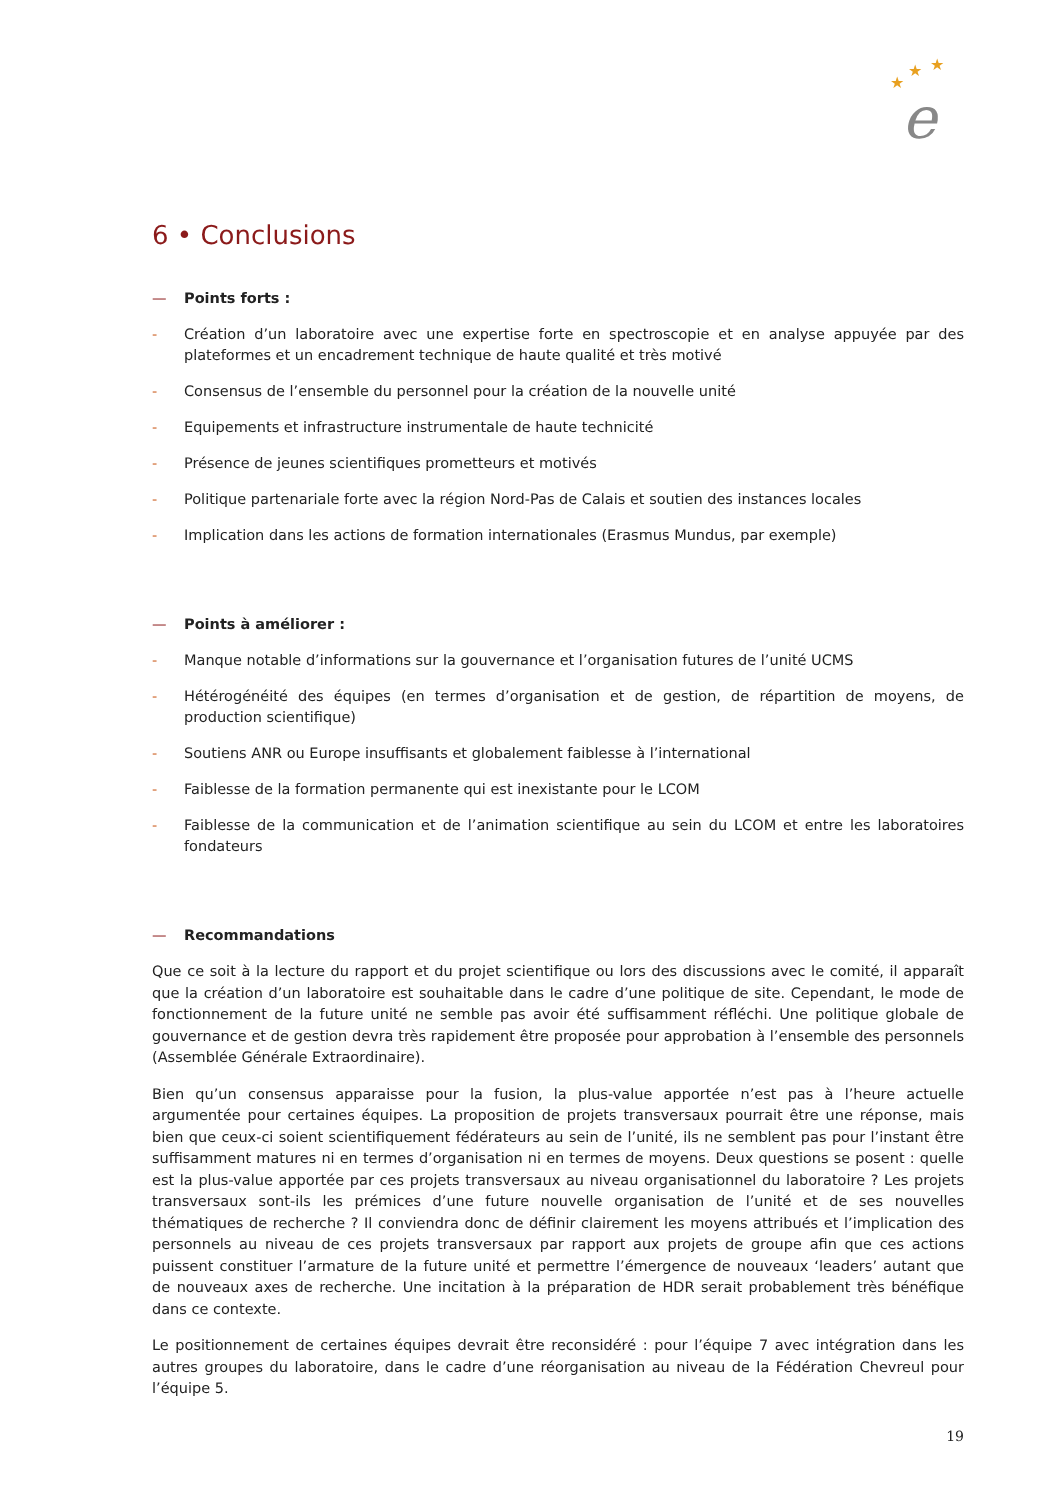★
★
★
e
6 • Conclusions
— Points forts :
- Création d’un laboratoire avec une expertise forte en spectroscopie et en analyse appuyée par des plateformes et un encadrement technique de haute qualité et très motivé
- Consensus de l’ensemble du personnel pour la création de la nouvelle unité
- Equipements et infrastructure instrumentale de haute technicité
- Présence de jeunes scientifiques prometteurs et motivés
- Politique partenariale forte avec la région Nord-Pas de Calais et soutien des instances locales
- Implication dans les actions de formation internationales (Erasmus Mundus, par exemple)
— Points à améliorer :
- Manque notable d’informations sur la gouvernance et l’organisation futures de l’unité UCMS
- Hétérogénéité des équipes (en termes d’organisation et de gestion, de répartition de moyens, de production scientifique)
- Soutiens ANR ou Europe insuffisants et globalement faiblesse à l’international
- Faiblesse de la formation permanente qui est inexistante pour le LCOM
- Faiblesse de la communication et de l’animation scientifique au sein du LCOM et entre les laboratoires fondateurs
— Recommandations
Que ce soit à la lecture du rapport et du projet scientifique ou lors des discussions avec le comité, il apparaît que la création d’un laboratoire est souhaitable dans le cadre d’une politique de site. Cependant, le mode de fonctionnement de la future unité ne semble pas avoir été suffisamment réfléchi. Une politique globale de gouvernance et de gestion devra très rapidement être proposée pour approbation à l’ensemble des personnels (Assemblée Générale Extraordinaire).
Bien qu’un consensus apparaisse pour la fusion, la plus-value apportée n’est pas à l’heure actuelle argumentée pour certaines équipes. La proposition de projets transversaux pourrait être une réponse, mais bien que ceux-ci soient scientifiquement fédérateurs au sein de l’unité, ils ne semblent pas pour l’instant être suffisamment matures ni en termes d’organisation ni en termes de moyens. Deux questions se posent : quelle est la plus-value apportée par ces projets transversaux au niveau organisationnel du laboratoire ? Les projets transversaux sont-ils les prémices d’une future nouvelle organisation de l’unité et de ses nouvelles thématiques de recherche ? Il conviendra donc de définir clairement les moyens attribués et l’implication des personnels au niveau de ces projets transversaux par rapport aux projets de groupe afin que ces actions puissent constituer l’armature de la future unité et permettre l’émergence de nouveaux ‘leaders’ autant que de nouveaux axes de recherche. Une incitation à la préparation de HDR serait probablement très bénéfique dans ce contexte.
Le positionnement de certaines équipes devrait être reconsidéré : pour l’équipe 7 avec intégration dans les autres groupes du laboratoire, dans le cadre d’une réorganisation au niveau de la Fédération Chevreul pour l’équipe 5.
19